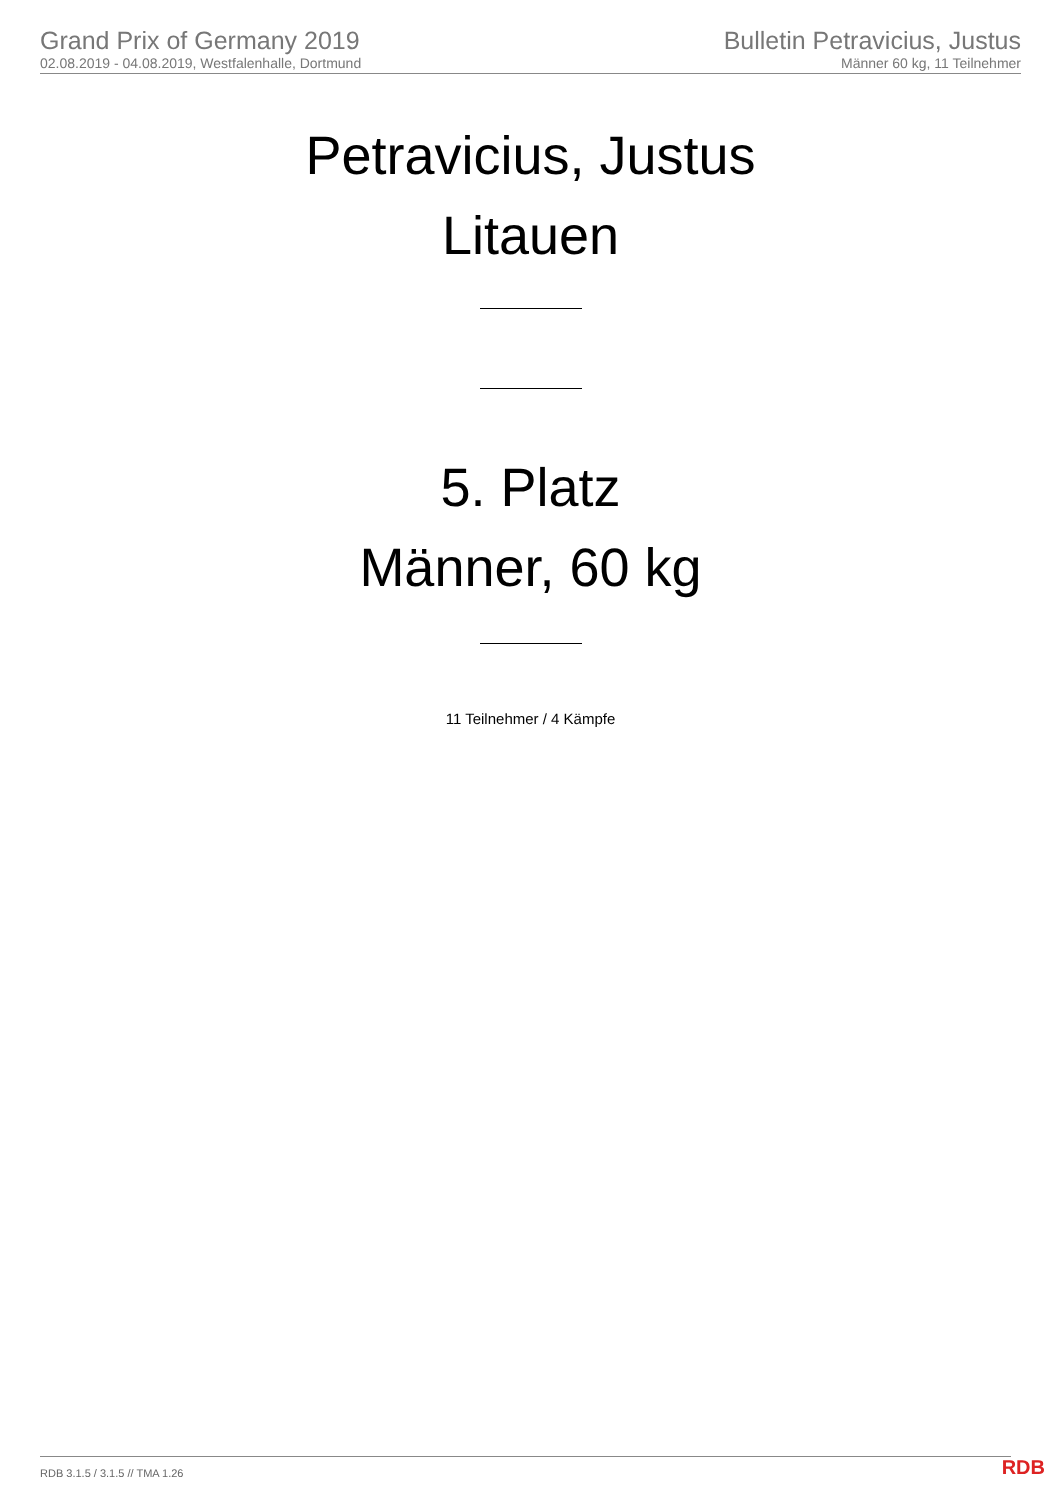Grand Prix of Germany 2019
02.08.2019 - 04.08.2019, Westfalenhalle, Dortmund
Bulletin Petravicius, Justus
Männer 60 kg, 11 Teilnehmer
Petravicius, Justus
Litauen
5. Platz
Männer, 60 kg
11 Teilnehmer / 4 Kämpfe
RDB 3.1.5 / 3.1.5 // TMA 1.26 RDB